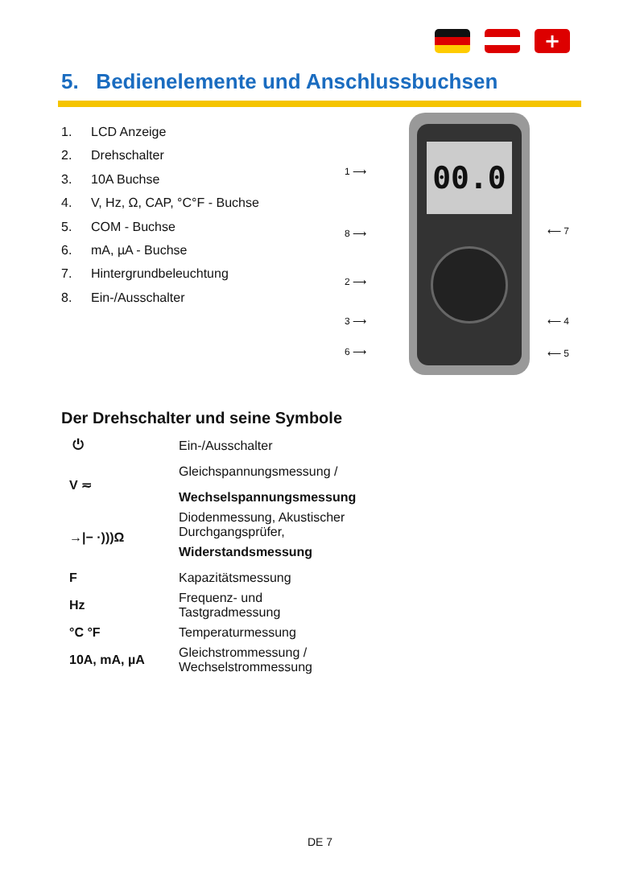+
5. Bedienelemente und Anschlussbuchsen
1. LCD Anzeige
2. Drehschalter
3. 10A Buchse
4. V, Hz, Ω, CAP, °C°F - Buchse
5. COM - Buchse
6. mA, µA - Buchse
7. Hintergrundbeleuchtung
8. Ein-/Ausschalter
1 ⟶
8 ⟶
2 ⟶
3 ⟶
6 ⟶
00.0
⟵ 7
⟵ 4
⟵ 5
Der Drehschalter und seine Symbole
| ⏻ | Ein-/Ausschalter |
| V ≂ | Gleichspannungsmessung / |
| | Wechselspannungsmessung |
| →/− ·)))Ω | Diodenmessung, Akustischer Durchgangsprüfer, |
| | Widerstandsmessung |
| F | Kapazitätsmessung |
| Hz | Frequenz- und Tastgradmessung |
| °C °F | Temperaturmessung |
| 10A, mA, µA | Gleichstrommessung / Wechselstrommessung |
DE 7